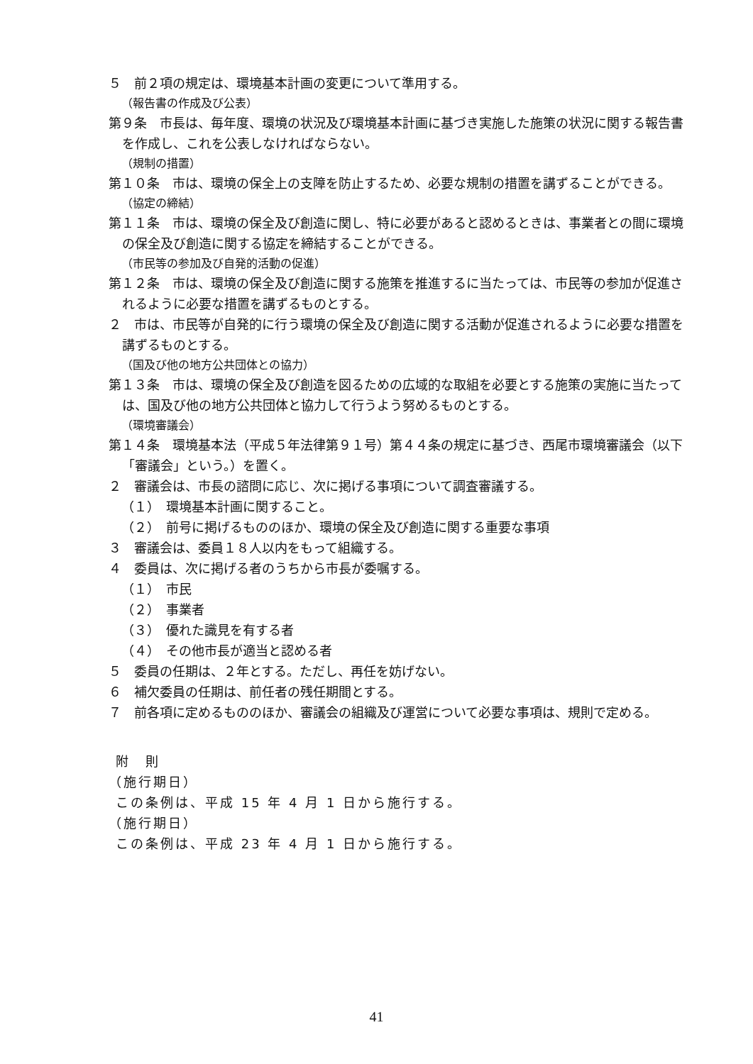５　前２項の規定は、環境基本計画の変更について準用する。
（報告書の作成及び公表）
第９条　市長は、毎年度、環境の状況及び環境基本計画に基づき実施した施策の状況に関する報告書を作成し、これを公表しなければならない。
（規制の措置）
第１０条　市は、環境の保全上の支障を防止するため、必要な規制の措置を講ずることができる。
（協定の締結）
第１１条　市は、環境の保全及び創造に関し、特に必要があると認めるときは、事業者との間に環境の保全及び創造に関する協定を締結することができる。
（市民等の参加及び自発的活動の促進）
第１２条　市は、環境の保全及び創造に関する施策を推進するに当たっては、市民等の参加が促進されるように必要な措置を講ずるものとする。
２　市は、市民等が自発的に行う環境の保全及び創造に関する活動が促進されるように必要な措置を講ずるものとする。
（国及び他の地方公共団体との協力）
第１３条　市は、環境の保全及び創造を図るための広域的な取組を必要とする施策の実施に当たっては、国及び他の地方公共団体と協力して行うよう努めるものとする。
（環境審議会）
第１４条　環境基本法（平成５年法律第９１号）第４４条の規定に基づき、西尾市環境審議会（以下「審議会」という。）を置く。
２　審議会は、市長の諮問に応じ、次に掲げる事項について調査審議する。
（１）　環境基本計画に関すること。
（２）　前号に掲げるもののほか、環境の保全及び創造に関する重要な事項
３　審議会は、委員１８人以内をもって組織する。
４　委員は、次に掲げる者のうちから市長が委嘱する。
（１）　市民
（２）　事業者
（３）　優れた識見を有する者
（４）　その他市長が適当と認める者
５　委員の任期は、２年とする。ただし、再任を妨げない。
６　補欠委員の任期は、前任者の残任期間とする。
７　前各項に定めるもののほか、審議会の組織及び運営について必要な事項は、規則で定める。
附　則
（施行期日）
この条例は、平成 15 年 4 月 1 日から施行する。
（施行期日）
この条例は、平成 23 年 4 月 1 日から施行する。
41